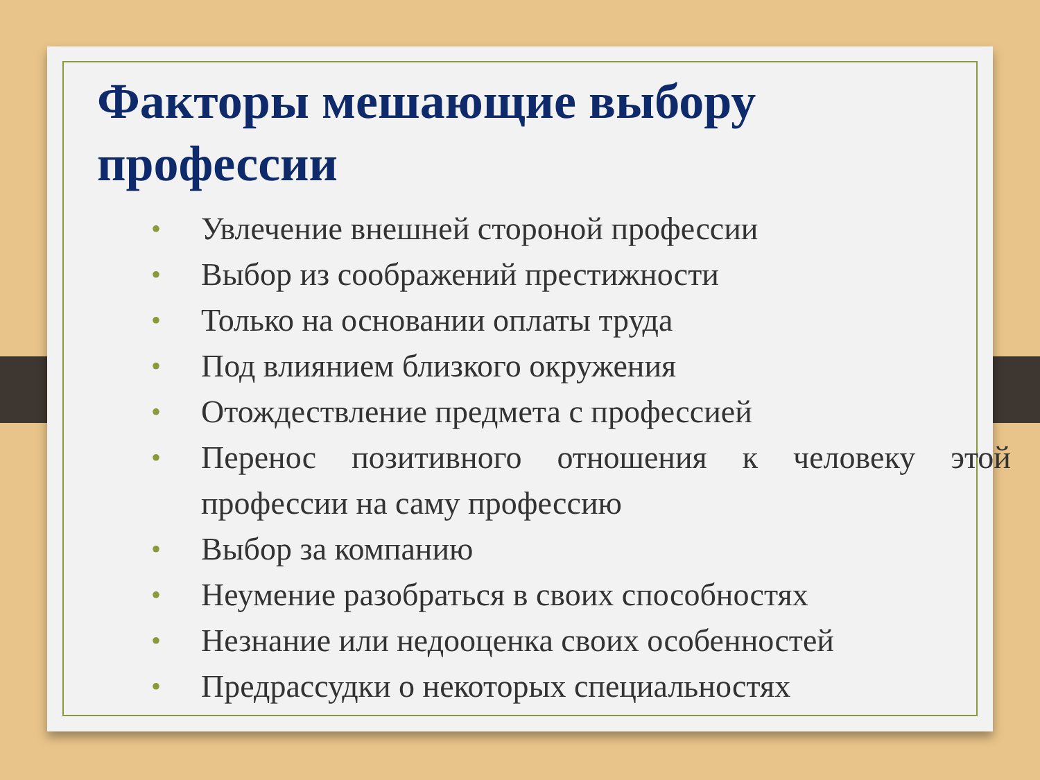Факторы мешающие выбору профессии
• Увлечение внешней стороной профессии
• Выбор из соображений престижности
• Только на основании оплаты труда
• Под влиянием близкого окружения
• Отождествление предмета с профессией
• Перенос позитивного отношения к человеку этой профессии на саму профессию
• Выбор за компанию
• Неумение разобраться в своих способностях
• Незнание или недооценка своих особенностей
• Предрассудки о некоторых специальностях